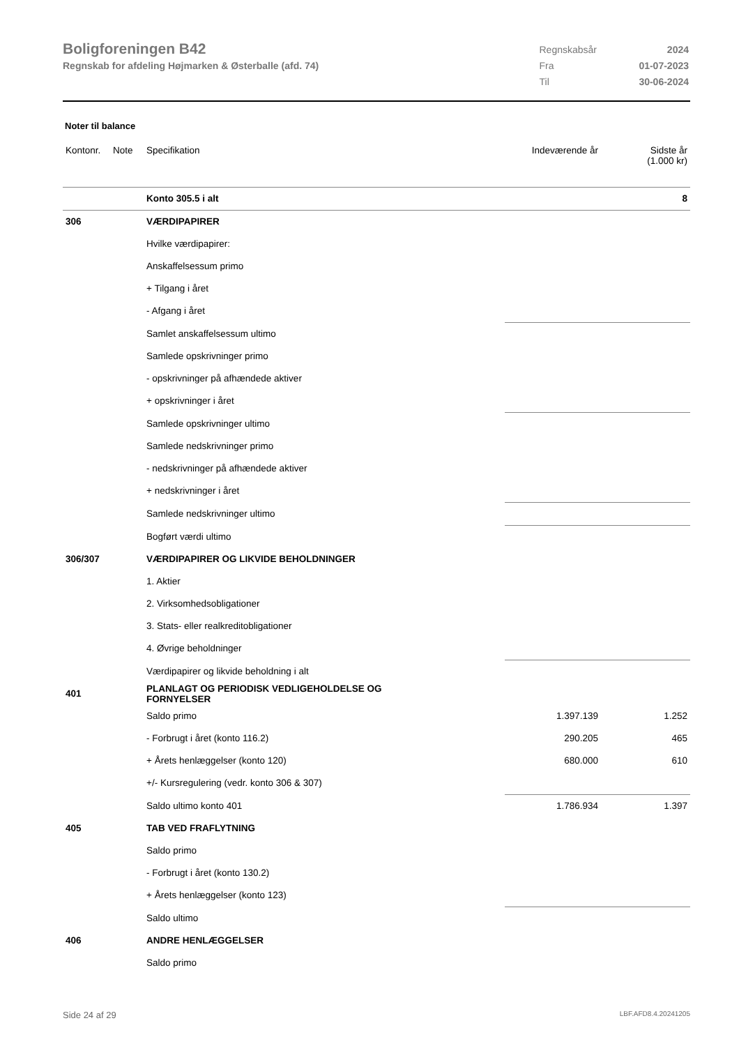Boligforeningen B42
Regnskab for afdeling Højmarken & Østerballe (afd. 74)
| Regnskabsår | 2024 |
| Fra | 01-07-2023 |
| Til | 30-06-2024 |
Noter til balance
| Kontonr. | Note | Specifikation | Indeværende år | Sidste år (1.000 kr) |
| --- | --- | --- | --- | --- |
| | | Konto 305.5 i alt | | 8 |
| 306 | | VÆRDIPAPIRER | | |
| | | Hvilke værdipapirer: | | |
| | | Anskaffelsessum primo | | |
| | | + Tilgang i året | | |
| | | - Afgang i året | | |
| | | Samlet anskaffelsessum ultimo | | |
| | | Samlede opskrivninger primo | | |
| | | - opskrivninger på afhændede aktiver | | |
| | | + opskrivninger i året | | |
| | | Samlede opskrivninger ultimo | | |
| | | Samlede nedskrivninger primo | | |
| | | - nedskrivninger på afhændede aktiver | | |
| | | + nedskrivninger i året | | |
| | | Samlede nedskrivninger ultimo | | |
| | | Bogført værdi ultimo | | |
| 306/307 | | VÆRDIPAPIRER OG LIKVIDE BEHOLDNINGER | | |
| | | 1. Aktier | | |
| | | 2. Virksomhedsobligationer | | |
| | | 3. Stats- eller realkreditobligationer | | |
| | | 4. Øvrige beholdninger | | |
| | | Værdipapirer og likvide beholdning i alt | | |
| 401 | | PLANLAGT OG PERIODISK VEDLIGEHOLDELSE OG FORNYELSER | | |
| | | Saldo primo | 1.397.139 | 1.252 |
| | | - Forbrugt i året (konto 116.2) | 290.205 | 465 |
| | | + Årets henlæggelser (konto 120) | 680.000 | 610 |
| | | +/- Kursregulering (vedr. konto 306 & 307) | | |
| | | Saldo ultimo konto 401 | 1.786.934 | 1.397 |
| 405 | | TAB VED FRAFLYTNING | | |
| | | Saldo primo | | |
| | | - Forbrugt i året (konto 130.2) | | |
| | | + Årets henlæggelser (konto 123) | | |
| | | Saldo ultimo | | |
| 406 | | ANDRE HENLÆGGELSER | | |
| | | Saldo primo | | |
Side 24 af 29 LBF.AFD8.4.20241205